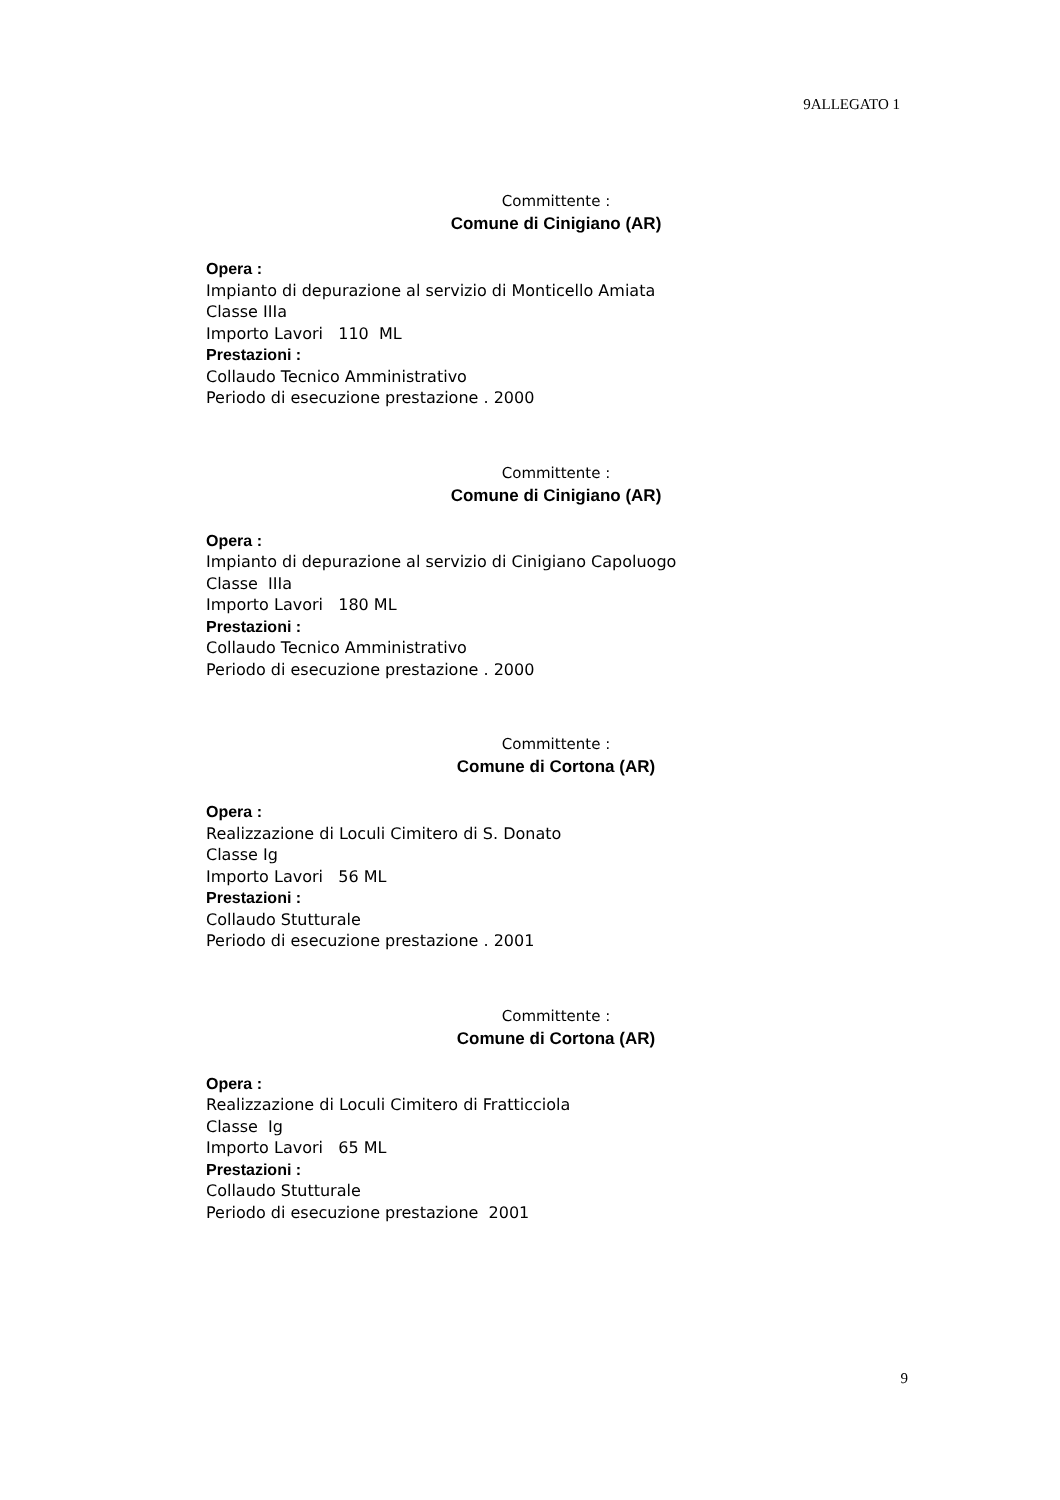9ALLEGATO 1
Committente :
Comune di Cinigiano (AR)
Opera :
Impianto di depurazione al servizio di Monticello Amiata
Classe IIIa
Importo Lavori 110 ML
Prestazioni :
Collaudo Tecnico Amministrativo
Periodo di esecuzione prestazione . 2000
Committente :
Comune di Cinigiano (AR)
Opera :
Impianto di depurazione al servizio di Cinigiano Capoluogo
Classe IIIa
Importo Lavori 180 ML
Prestazioni :
Collaudo Tecnico Amministrativo
Periodo di esecuzione prestazione . 2000
Committente :
Comune di Cortona (AR)
Opera :
Realizzazione di Loculi Cimitero di S. Donato
Classe Ig
Importo Lavori 56 ML
Prestazioni :
Collaudo Stutturale
Periodo di esecuzione prestazione . 2001
Committente :
Comune di Cortona (AR)
Opera :
Realizzazione di Loculi Cimitero di Fratticciola
Classe Ig
Importo Lavori 65 ML
Prestazioni :
Collaudo Stutturale
Periodo di esecuzione prestazione 2001
9